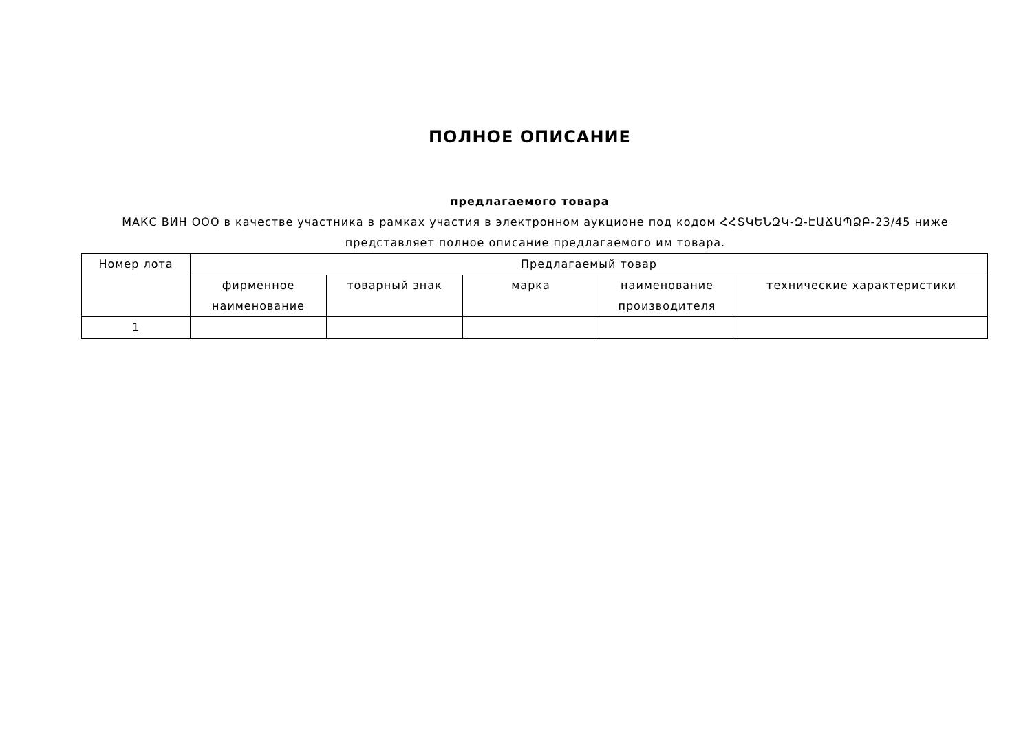ПОЛНОЕ ОПИСАНИЕ
предлагаемого товара
МАКС ВИН ООО в качестве участника в рамках участия в электронном аукционе под кодом ՀՀՏԿԵՆԶԿ-Զ-ԷԱՃԱՊՁԲ-23/45 ниже представляет полное описание предлагаемого им товара.
| Номер лота | Предлагаемый товар | | | | |
| --- | --- | --- | --- | --- | --- |
| | фирменное наименование | товарный знак | марка | наименование производителя | технические характеристики |
| 1 | | | | | |